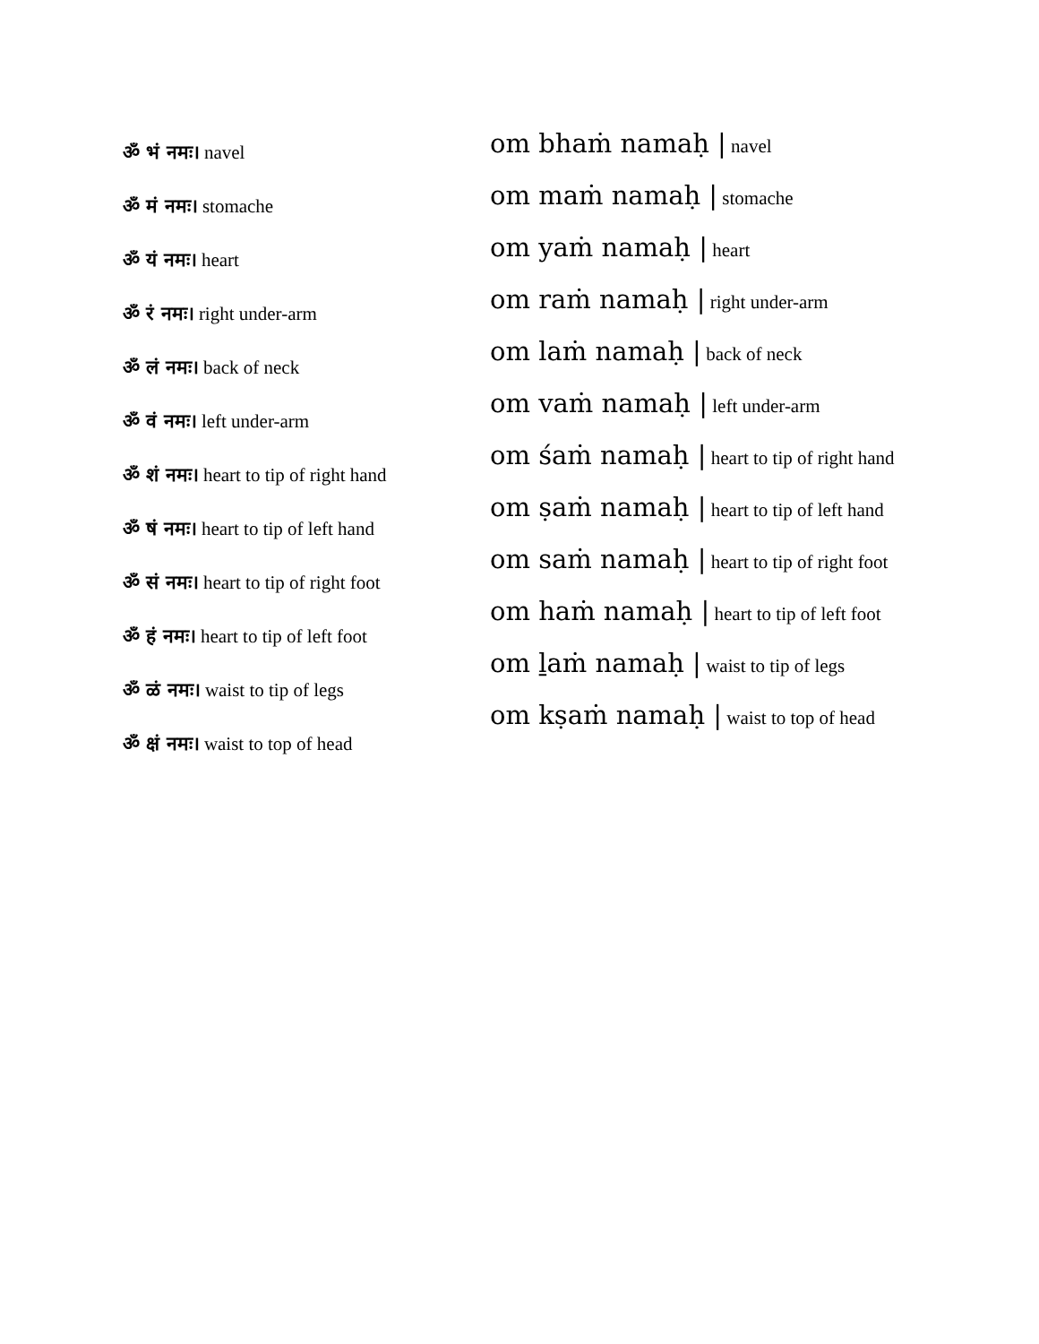ॐ भं नमः। navel
ॐ मं नमः। stomache
ॐ यं नमः। heart
ॐ रं नमः। right under-arm
ॐ लं नमः। back of neck
ॐ वं नमः। left under-arm
ॐ शं नमः। heart to tip of right hand
ॐ षं नमः। heart to tip of left hand
ॐ सं नमः। heart to tip of right foot
ॐ हं नमः। heart to tip of left foot
ॐ ळं नमः। waist to tip of legs
ॐ क्षं नमः। waist to top of head
om bhaṁ namaḥ | navel
om maṁ namaḥ | stomache
om yaṁ namaḥ | heart
om raṁ namaḥ | right under-arm
om laṁ namaḥ | back of neck
om vaṁ namaḥ | left under-arm
om śaṁ namaḥ | heart to tip of right hand
om ṣaṁ namaḥ | heart to tip of left hand
om saṁ namaḥ | heart to tip of right foot
om haṁ namaḥ | heart to tip of left foot
om ḻaṁ namaḥ | waist to tip of legs
om kṣaṁ namaḥ | waist to top of head